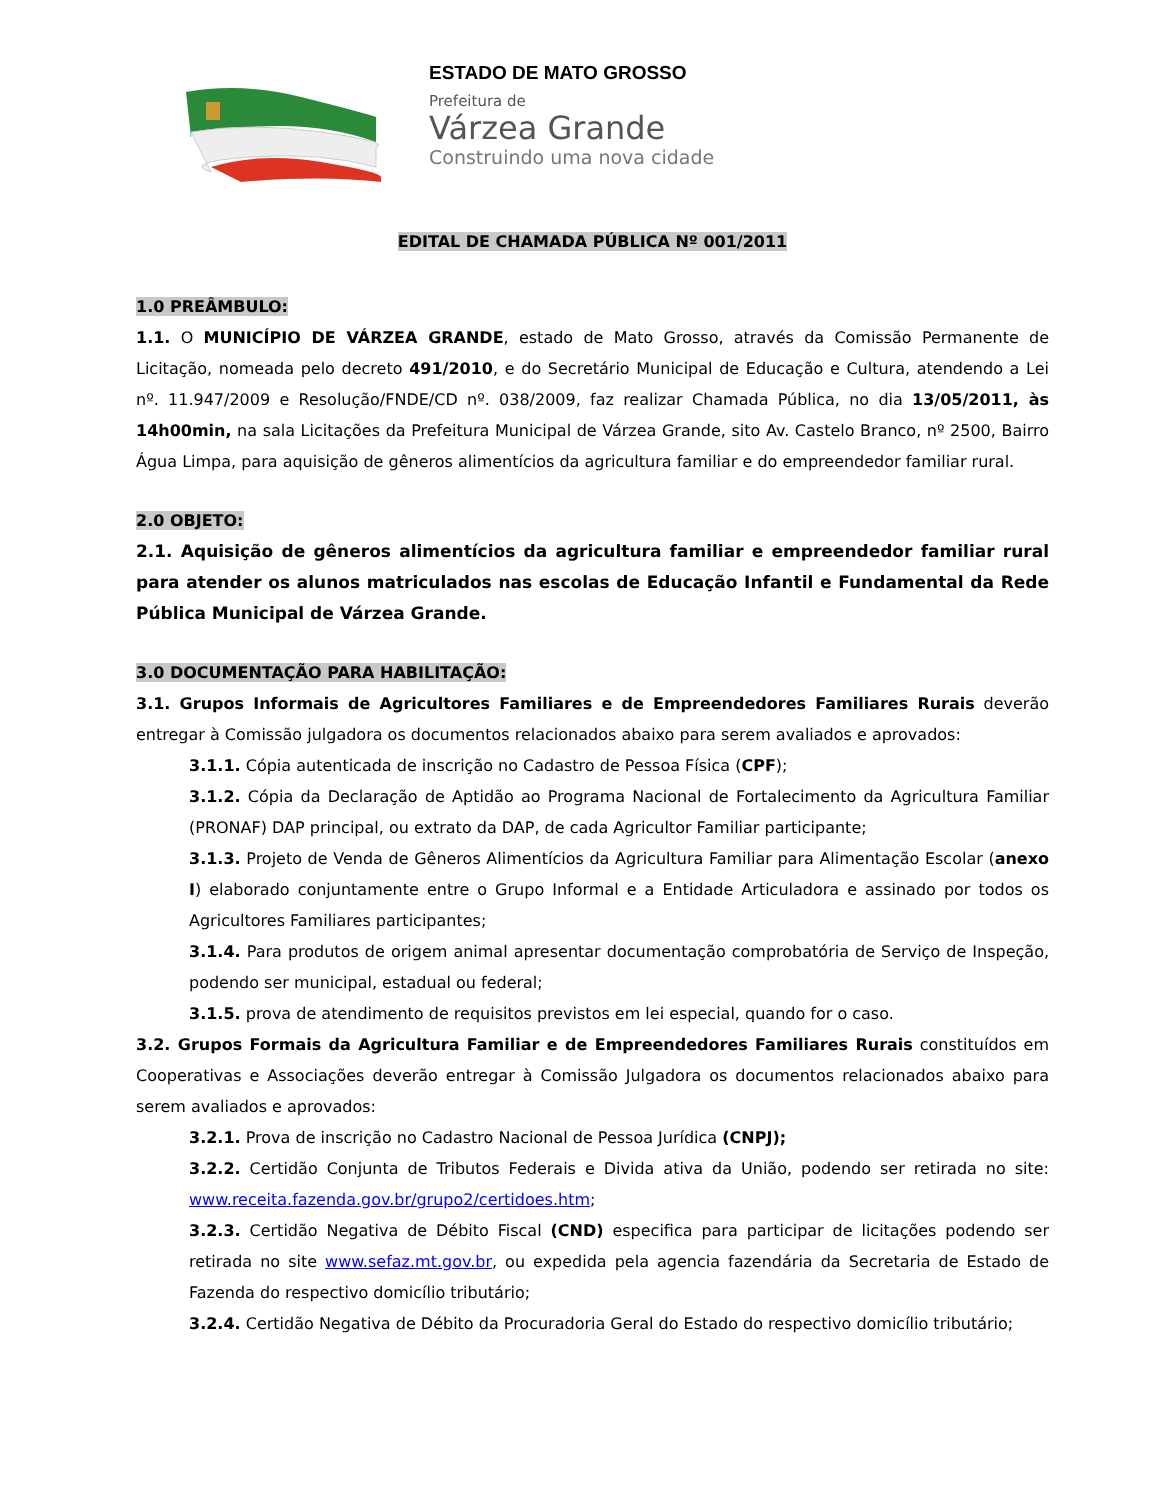ESTADO DE MATO GROSSO
Prefeitura de
Várzea Grande
Construindo uma nova cidade
EDITAL DE CHAMADA PÚBLICA Nº 001/2011
1.0 PREÂMBULO:
1.1. O MUNICÍPIO DE VÁRZEA GRANDE, estado de Mato Grosso, através da Comissão Permanente de Licitação, nomeada pelo decreto 491/2010, e do Secretário Municipal de Educação e Cultura, atendendo a Lei nº. 11.947/2009 e Resolução/FNDE/CD nº. 038/2009, faz realizar Chamada Pública, no dia 13/05/2011, às 14h00min, na sala Licitações da Prefeitura Municipal de Várzea Grande, sito Av. Castelo Branco, nº 2500, Bairro Água Limpa, para aquisição de gêneros alimentícios da agricultura familiar e do empreendedor familiar rural.
2.0 OBJETO:
2.1. Aquisição de gêneros alimentícios da agricultura familiar e empreendedor familiar rural para atender os alunos matriculados nas escolas de Educação Infantil e Fundamental da Rede Pública Municipal de Várzea Grande.
3.0 DOCUMENTAÇÃO PARA HABILITAÇÃO:
3.1. Grupos Informais de Agricultores Familiares e de Empreendedores Familiares Rurais deverão entregar à Comissão julgadora os documentos relacionados abaixo para serem avaliados e aprovados:
3.1.1. Cópia autenticada de inscrição no Cadastro de Pessoa Física (CPF);
3.1.2. Cópia da Declaração de Aptidão ao Programa Nacional de Fortalecimento da Agricultura Familiar (PRONAF) DAP principal, ou extrato da DAP, de cada Agricultor Familiar participante;
3.1.3. Projeto de Venda de Gêneros Alimentícios da Agricultura Familiar para Alimentação Escolar (anexo I) elaborado conjuntamente entre o Grupo Informal e a Entidade Articuladora e assinado por todos os Agricultores Familiares participantes;
3.1.4. Para produtos de origem animal apresentar documentação comprobatória de Serviço de Inspeção, podendo ser municipal, estadual ou federal;
3.1.5. prova de atendimento de requisitos previstos em lei especial, quando for o caso.
3.2. Grupos Formais da Agricultura Familiar e de Empreendedores Familiares Rurais constituídos em Cooperativas e Associações deverão entregar à Comissão Julgadora os documentos relacionados abaixo para serem avaliados e aprovados:
3.2.1. Prova de inscrição no Cadastro Nacional de Pessoa Jurídica (CNPJ);
3.2.2. Certidão Conjunta de Tributos Federais e Divida ativa da União, podendo ser retirada no site: www.receita.fazenda.gov.br/grupo2/certidoes.htm;
3.2.3. Certidão Negativa de Débito Fiscal (CND) especifica para participar de licitações podendo ser retirada no site www.sefaz.mt.gov.br, ou expedida pela agencia fazendária da Secretaria de Estado de Fazenda do respectivo domicílio tributário;
3.2.4. Certidão Negativa de Débito da Procuradoria Geral do Estado do respectivo domicílio tributário;